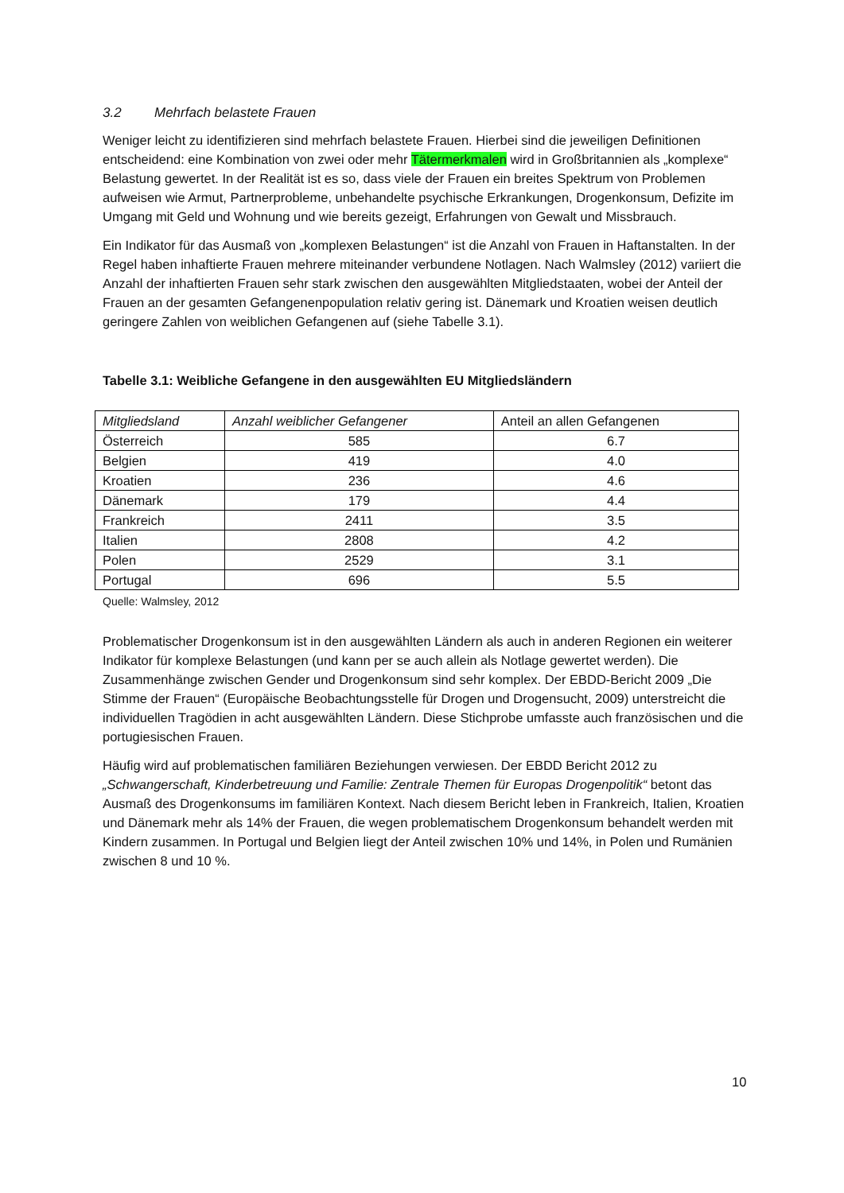3.2 Mehrfach belastete Frauen
Weniger leicht zu identifizieren sind mehrfach belastete Frauen. Hierbei sind die jeweiligen Definitionen entscheidend: eine Kombination von zwei oder mehr Tätermerkmalen wird in Großbritannien als „komplexe“ Belastung gewertet. In der Realität ist es so, dass viele der Frauen ein breites Spektrum von Problemen aufweisen wie Armut, Partnerprobleme, unbehandelte psychische Erkrankungen, Drogenkonsum, Defizite im Umgang mit Geld und Wohnung und wie bereits gezeigt, Erfahrungen von Gewalt und Missbrauch.
Ein Indikator für das Ausmaß von „komplexen Belastungen“ ist die Anzahl von Frauen in Haftanstalten. In der Regel haben inhaftierte Frauen mehrere miteinander verbundene Notlagen. Nach Walmsley (2012) variiert die Anzahl der inhaftierten Frauen sehr stark zwischen den ausgewählten Mitgliedstaaten, wobei der Anteil der Frauen an der gesamten Gefangenenpopulation relativ gering ist. Dänemark und Kroatien weisen deutlich geringere Zahlen von weiblichen Gefangenen auf (siehe Tabelle 3.1).
Tabelle 3.1: Weibliche Gefangene in den ausgewählten EU Mitgliedsländern
| Mitgliedsland | Anzahl weiblicher Gefangener | Anteil an allen Gefangenen |
| Österreich | 585 | 6.7 |
| Belgien | 419 | 4.0 |
| Kroatien | 236 | 4.6 |
| Dänemark | 179 | 4.4 |
| Frankreich | 2411 | 3.5 |
| Italien | 2808 | 4.2 |
| Polen | 2529 | 3.1 |
| Portugal | 696 | 5.5 |
Quelle: Walmsley, 2012
Problematischer Drogenkonsum ist in den ausgewählten Ländern als auch in anderen Regionen ein weiterer Indikator für komplexe Belastungen (und kann per se auch allein als Notlage gewertet werden). Die Zusammenhänge zwischen Gender und Drogenkonsum sind sehr komplex. Der EBDD-Bericht 2009 „Die Stimme der Frauen“ (Europäische Beobachtungsstelle für Drogen und Drogensucht, 2009) unterstreicht die individuellen Tragödien in acht ausgewählten Ländern. Diese Stichprobe umfasste auch französischen und die portugiesischen Frauen.
Häufig wird auf problematischen familiären Beziehungen verwiesen. Der EBDD Bericht 2012 zu „Schwangerschaft, Kinderbetreuung und Familie: Zentrale Themen für Europas Drogenpolitik“ betont das Ausmaß des Drogenkonsums im familiären Kontext. Nach diesem Bericht leben in Frankreich, Italien, Kroatien und Dänemark mehr als 14% der Frauen, die wegen problematischem Drogenkonsum behandelt werden mit Kindern zusammen. In Portugal und Belgien liegt der Anteil zwischen 10% und 14%, in Polen und Rumänien zwischen 8 und 10 %.
10